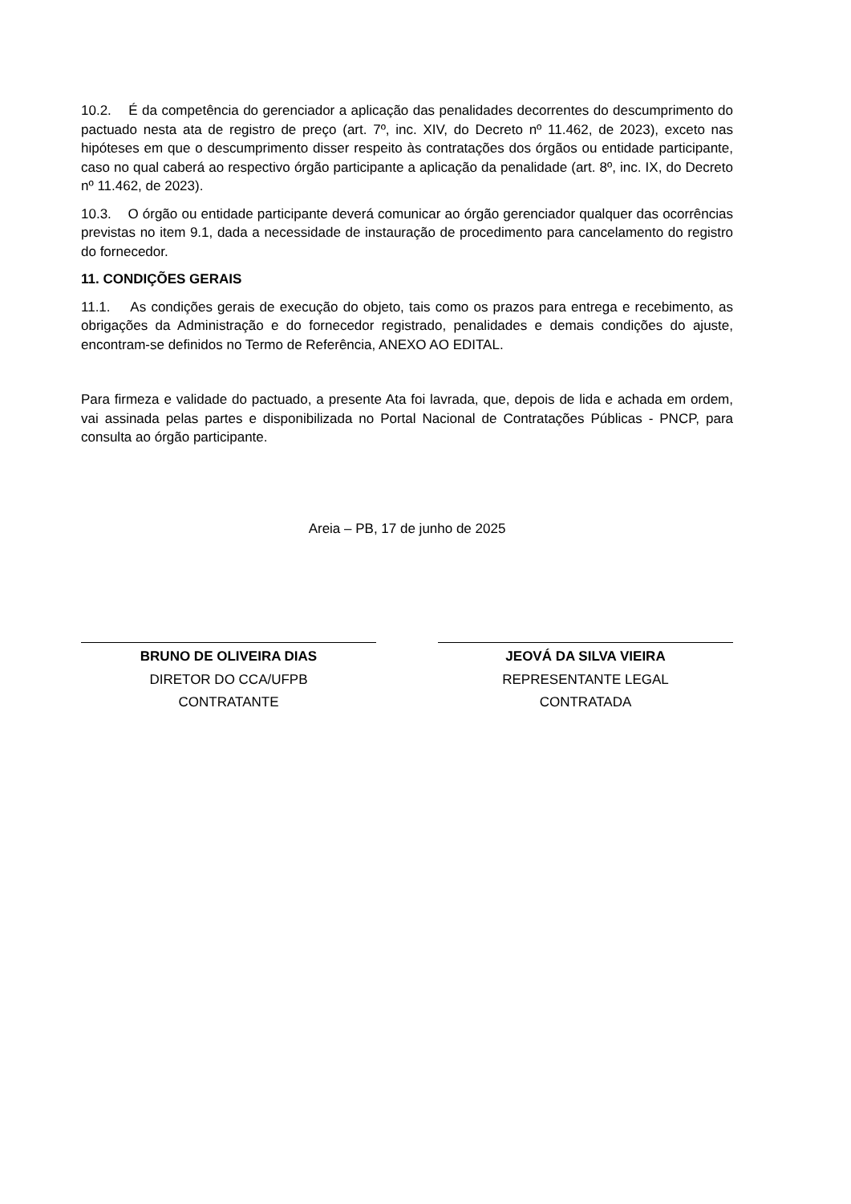10.2. É da competência do gerenciador a aplicação das penalidades decorrentes do descumprimento do pactuado nesta ata de registro de preço (art. 7º, inc. XIV, do Decreto nº 11.462, de 2023), exceto nas hipóteses em que o descumprimento disser respeito às contratações dos órgãos ou entidade participante, caso no qual caberá ao respectivo órgão participante a aplicação da penalidade (art. 8º, inc. IX, do Decreto nº 11.462, de 2023).
10.3. O órgão ou entidade participante deverá comunicar ao órgão gerenciador qualquer das ocorrências previstas no item 9.1, dada a necessidade de instauração de procedimento para cancelamento do registro do fornecedor.
11. CONDIÇÕES GERAIS
11.1. As condições gerais de execução do objeto, tais como os prazos para entrega e recebimento, as obrigações da Administração e do fornecedor registrado, penalidades e demais condições do ajuste, encontram-se definidos no Termo de Referência, ANEXO AO EDITAL.
Para firmeza e validade do pactuado, a presente Ata foi lavrada, que, depois de lida e achada em ordem, vai assinada pelas partes e disponibilizada no Portal Nacional de Contratações Públicas - PNCP, para consulta ao órgão participante.
Areia – PB, 17 de junho de 2025
BRUNO DE OLIVEIRA DIAS
DIRETOR DO CCA/UFPB
CONTRATANTE
JEOVÁ DA SILVA VIEIRA
REPRESENTANTE LEGAL
CONTRATADA